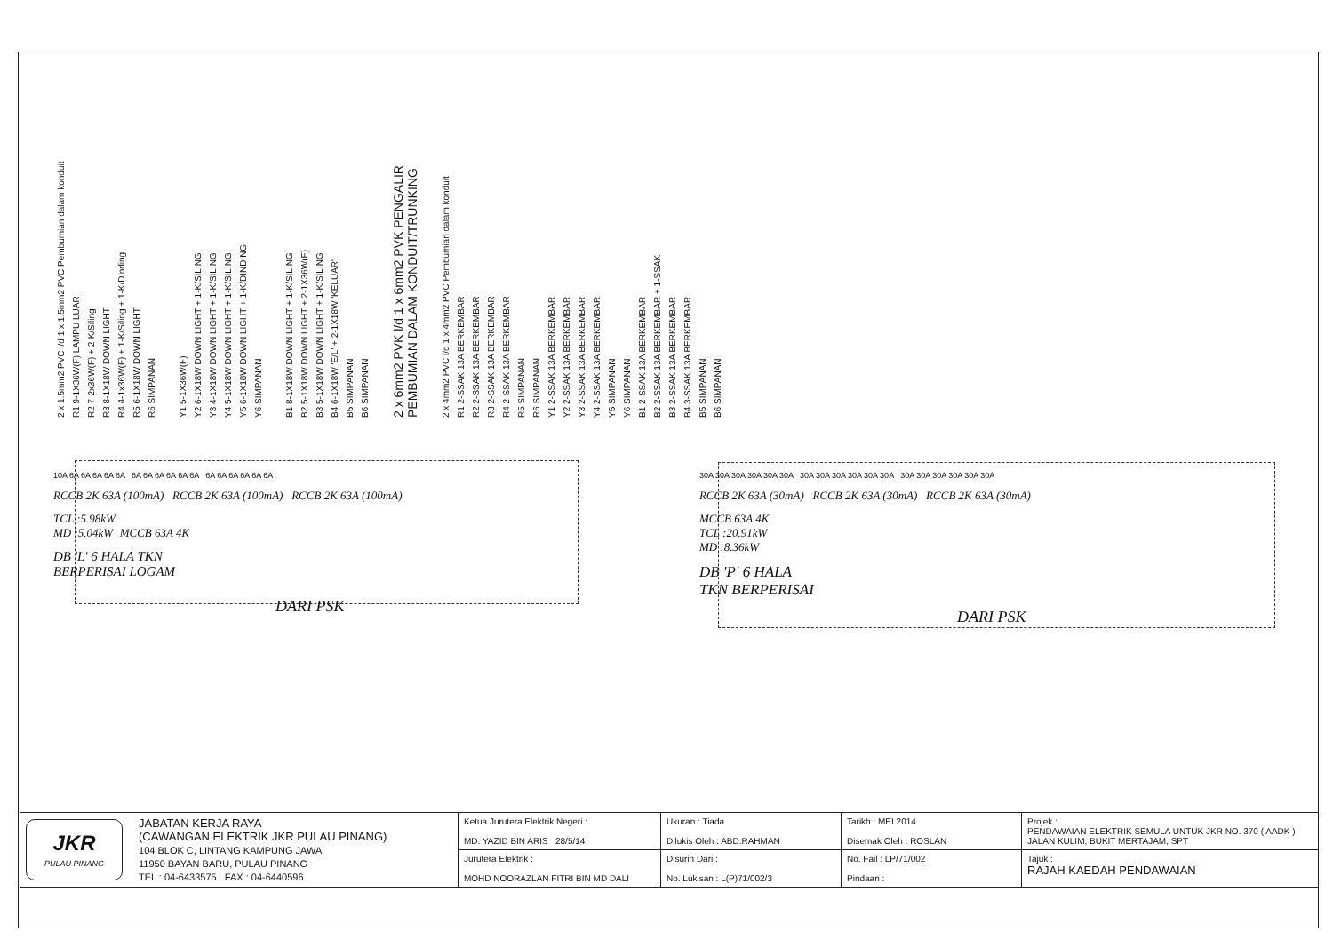2 x 1.5mm2 PVC l/d 1 x 1.5mm2 PVC Pembumian dalam konduit R1 9-1X36W(F) LAMPU LUAR R2 7-2x36W(F) + 2-K/Siling R3 8-1X18W DOWN LIGHT R4 4-1x36W(F) + 1-K/Siling + 1-K/Dinding R5 6-1X18W DOWN LIGHT R6 SIMPANAN
Y1 5-1X36W(F) Y2 6-1X18W DOWN LIGHT + 1-K/SILING Y3 4-1X18W DOWN LIGHT + 1-K/SILING Y4 5-1X18W DOWN LIGHT + 1-K/SILING Y5 6-1X18W DOWN LIGHT + 1-K/DINDING Y6 SIMPANAN
B1 8-1X18W DOWN LIGHT + 1-K/SILING B2 5-1X18W DOWN LIGHT + 2-1X36W(F) B3 5-1X18W DOWN LIGHT + 1-K/SILING B4 6-1X18W 'E/L' + 2-1X18W 'KELUAR' B5 SIMPANAN B6 SIMPANAN
2 x 6mm2 PVK l/d 1 x 6mm2 PVK PENGALIR PEMBUMIAN DALAM KONDUIT/TRUNKING
2 x 4mm2 PVC l/d 1 x 4mm2 PVC Pembumian dalam konduit R1 2-SSAK 13A BERKEMBAR R2 2-SSAK 13A BERKEMBAR R3 2-SSAK 13A BERKEMBAR R4 2-SSAK 13A BERKEMBAR R5 SIMPANAN R6 SIMPANAN Y1 2-SSAK 13A BERKEMBAR Y2 2-SSAK 13A BERKEMBAR Y3 2-SSAK 13A BERKEMBAR Y4 2-SSAK 13A BERKEMBAR Y5 SIMPANAN Y6 SIMPANAN B1 2-SSAK 13A BERKEMBAR B2 2-SSAK 13A BERKEMBAR + 1-SSAK B3 2-SSAK 13A BERKEMBAR B4 3-SSAK 13A BERKEMBAR B5 SIMPANAN B6 SIMPANAN
10A 6A 6A 6A 6A 6A 6A 6A 6A 6A 6A 6A 6A 6A 6A 6A 6A 6A
RCCB 2K 63A (100mA) RCCB 2K 63A (100mA) RCCB 2K 63A (100mA)
TCL :5.98kW
MD :5.04kW MCCB 63A 4K
DB 'L' 6 HALA TKN
BERPERISAI LOGAM
DARI PSK
30A 30A 30A 30A 30A 30A 30A 30A 30A 30A 30A 30A 30A 30A 30A 30A 30A 30A
RCCB 2K 63A (30mA) RCCB 2K 63A (30mA) RCCB 2K 63A (30mA)
MCCB 63A 4K
TCL :20.91kW
MD :8.36kW
DB 'P' 6 HALA
TKN BERPERISAI
DARI PSK
| JKR PULAU PINANG JABATAN KERJA RAYA (CAWANGAN ELEKTRIK JKR PULAU PINANG) 104 BLOK C, LINTANG KAMPUNG JAWA 11950 BAYAN BARU, PULAU PINANG TEL : 04-6433575 FAX : 04-6440596 | Ketua Jurutera Elektrik Negeri : MD. YAZID BIN ARIS 28/5/14 | Ukuran : Tiada Dilukis Oleh : ABD.RAHMAN | Tarikh : MEI 2014 Disemak Oleh : ROSLAN | Projek : PENDAWAIAN ELEKTRIK SEMULA UNTUK JKR NO. 370 ( AADK ) JALAN KULIM, BUKIT MERTAJAM, SPT |
| | Jurutera Elektrik : MOHD NOORAZLAN FITRI BIN MD DALI | Disurih Dari : No. Lukisan : L(P)71/002/3 | No. Fail : LP/71/002 Pindaan : | Tajuk : RAJAH KAEDAH PENDAWAIAN |